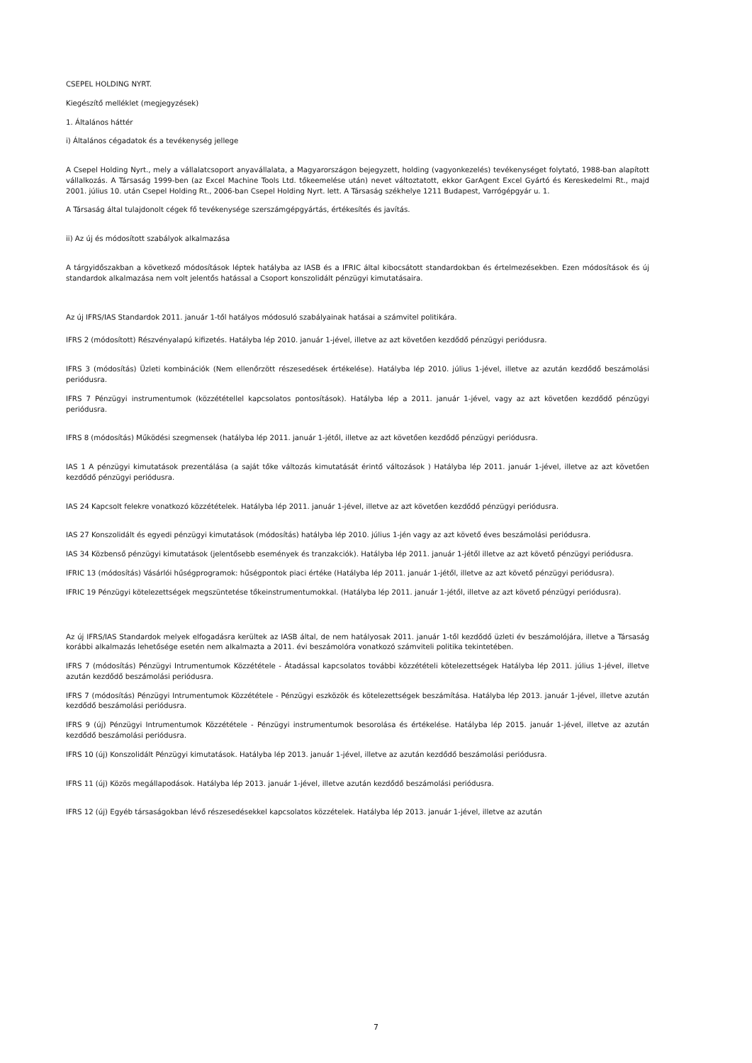CSEPEL HOLDING NYRT.
Kiegészítő melléklet (megjegyzések)
1. Általános háttér
i) Általános cégadatok és a tevékenység jellege
A Csepel Holding Nyrt., mely a vállalatcsoport anyavállalata, a Magyarországon bejegyzett, holding (vagyonkezelés) tevékenységet folytató, 1988-ban alapított vállalkozás. A Társaság 1999-ben (az Excel Machine Tools Ltd. tőkeemelése után) nevet változtatott, ekkor GarAgent Excel Gyártó és Kereskedelmi Rt., majd 2001. július 10. után Csepel Holding Rt., 2006-ban Csepel Holding Nyrt. lett. A Társaság székhelye 1211 Budapest, Varrógépgyár u. 1.
A Társaság által tulajdonolt cégek fő tevékenysége szerszámgépgyártás, értékesítés és javítás.
ii) Az új és módosított szabályok alkalmazása
A tárgyidőszakban a következő módosítások léptek hatályba az IASB és a IFRIC által kibocsátott standardokban és értelmezésekben. Ezen módosítások és új standardok alkalmazása nem volt jelentős hatással a Csoport konszolidált pénzügyi kimutatásaira.
Az új IFRS/IAS Standardok 2011. január 1-től hatályos módosuló szabályainak hatásai a számvitel politikára.
IFRS 2 (módosított) Részvényalapú kifizetés. Hatályba lép 2010. január 1-jével, illetve az azt követően kezdődő pénzügyi periódusra.
IFRS 3 (módosítás) Üzleti kombinációk (Nem ellenőrzött részesedések értékelése). Hatályba lép 2010. július 1-jével, illetve az azután kezdődő beszámolási periódusra.
IFRS 7 Pénzügyi instrumentumok (közzététellel kapcsolatos pontosítások). Hatályba lép a 2011. január 1-jével, vagy az azt követően kezdődő pénzügyi periódusra.
IFRS 8 (módosítás) Működési szegmensek (hatályba lép 2011. január 1-jétől, illetve az azt követően kezdődő pénzügyi periódusra.
IAS 1 A pénzügyi kimutatások prezentálása (a saját tőke változás kimutatását érintő változások ) Hatályba lép 2011. január 1-jével, illetve az azt követően kezdődő pénzügyi periódusra.
IAS 24 Kapcsolt felekre vonatkozó közzétételek. Hatályba lép 2011. január 1-jével, illetve az azt követően kezdődő pénzügyi periódusra.
IAS 27 Konszolidált és egyedi pénzügyi kimutatások (módosítás) hatályba lép 2010. július 1-jén vagy az azt követő éves beszámolási periódusra.
IAS 34 Közbenső pénzügyi kimutatások (jelentősebb események és tranzakciók). Hatályba lép 2011. január 1-jétől illetve az azt követő pénzügyi periódusra.
IFRIC 13 (módosítás) Vásárlói hűségprogramok: hűségpontok piaci értéke (Hatályba lép 2011. január 1-jétől, illetve az azt követő pénzügyi periódusra).
IFRIC 19 Pénzügyi kötelezettségek megszüntetése tőkeinstrumentumokkal. (Hatályba lép 2011. január 1-jétől, illetve az azt követő pénzügyi periódusra).
Az új IFRS/IAS Standardok melyek elfogadásra kerültek az IASB által, de nem hatályosak 2011. január 1-től kezdődő üzleti év beszámolójára, illetve a Társaság korábbi alkalmazás lehetősége esetén nem alkalmazta a 2011. évi beszámolóra vonatkozó számviteli politika tekintetében.
IFRS 7 (módosítás) Pénzügyi Intrumentumok Közzététele - Átadással kapcsolatos további közzétételi kötelezettségek Hatályba lép 2011. július 1-jével, illetve azután kezdődő beszámolási periódusra.
IFRS 7 (módosítás) Pénzügyi Intrumentumok Közzététele - Pénzügyi eszközök és kötelezettségek beszámítása. Hatályba lép 2013. január 1-jével, illetve azután kezdődő beszámolási periódusra.
IFRS 9 (új) Pénzügyi Intrumentumok Közzététele - Pénzügyi instrumentumok besorolása és értékelése. Hatályba lép 2015. január 1-jével, illetve az azután kezdődő beszámolási periódusra.
IFRS 10 (új) Konszolidált Pénzügyi kimutatások. Hatályba lép 2013. január 1-jével, illetve az azután kezdődő beszámolási periódusra.
IFRS 11 (új) Közös megállapodások. Hatályba lép 2013. január 1-jével, illetve azután kezdődő beszámolási periódusra.
IFRS 12 (új) Egyéb társaságokban lévő részesedésekkel kapcsolatos közzételek. Hatályba lép 2013. január 1-jével, illetve az azután
7